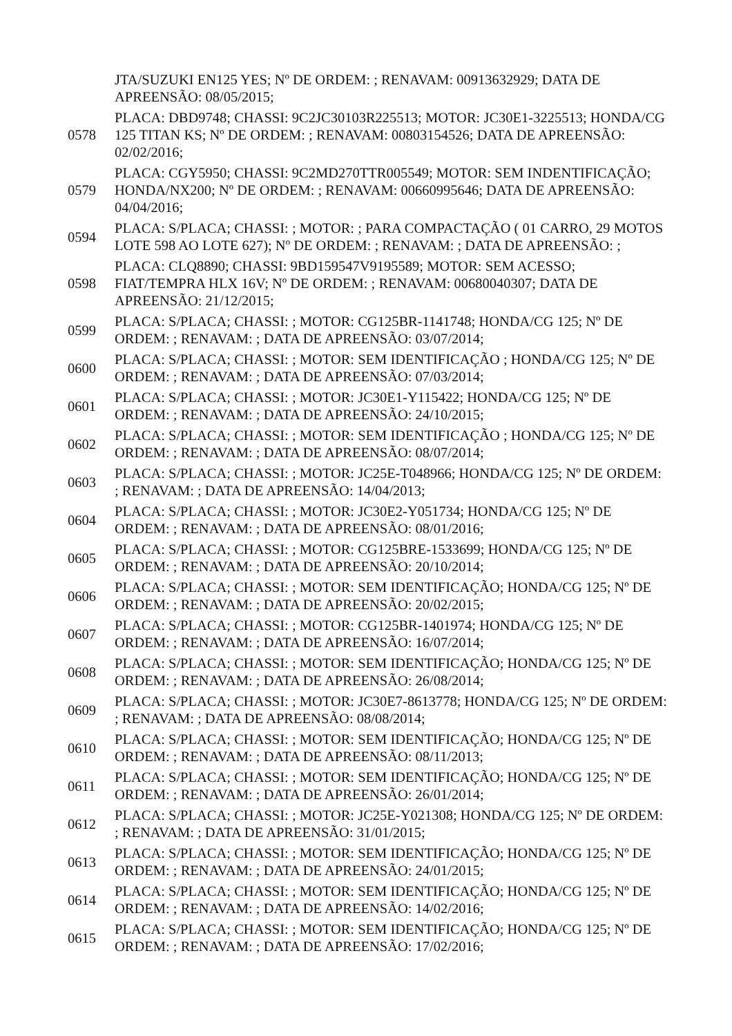| | JTA/SUZUKI EN125 YES; Nº DE ORDEM: ; RENAVAM: 00913632929; DATA DE APREENSÃO: 08/05/2015; |
| 0578 | PLACA: DBD9748; CHASSI: 9C2JC30103R225513; MOTOR: JC30E1-3225513; HONDA/CG 125 TITAN KS; Nº DE ORDEM: ; RENAVAM: 00803154526; DATA DE APREENSÃO: 02/02/2016; |
| 0579 | PLACA: CGY5950; CHASSI: 9C2MD270TTR005549; MOTOR: SEM INDENTIFICAÇÃO; HONDA/NX200; Nº DE ORDEM: ; RENAVAM: 00660995646; DATA DE APREENSÃO: 04/04/2016; |
| 0594 | PLACA: S/PLACA; CHASSI: ; MOTOR: ; PARA COMPACTAÇÃO ( 01 CARRO, 29 MOTOS LOTE 598 AO LOTE 627); Nº DE ORDEM: ; RENAVAM: ; DATA DE APREENSÃO: ; |
| 0598 | PLACA: CLQ8890; CHASSI: 9BD159547V9195589; MOTOR: SEM ACESSO; FIAT/TEMPRA HLX 16V; Nº DE ORDEM: ; RENAVAM: 00680040307; DATA DE APREENSÃO: 21/12/2015; |
| 0599 | PLACA: S/PLACA; CHASSI: ; MOTOR: CG125BR-1141748; HONDA/CG 125; Nº DE ORDEM: ; RENAVAM: ; DATA DE APREENSÃO: 03/07/2014; |
| 0600 | PLACA: S/PLACA; CHASSI: ; MOTOR: SEM IDENTIFICAÇÃO ; HONDA/CG 125; Nº DE ORDEM: ; RENAVAM: ; DATA DE APREENSÃO: 07/03/2014; |
| 0601 | PLACA: S/PLACA; CHASSI: ; MOTOR: JC30E1-Y115422; HONDA/CG 125; Nº DE ORDEM: ; RENAVAM: ; DATA DE APREENSÃO: 24/10/2015; |
| 0602 | PLACA: S/PLACA; CHASSI: ; MOTOR: SEM IDENTIFICAÇÃO ; HONDA/CG 125; Nº DE ORDEM: ; RENAVAM: ; DATA DE APREENSÃO: 08/07/2014; |
| 0603 | PLACA: S/PLACA; CHASSI: ; MOTOR: JC25E-T048966; HONDA/CG 125; Nº DE ORDEM: ; RENAVAM: ; DATA DE APREENSÃO: 14/04/2013; |
| 0604 | PLACA: S/PLACA; CHASSI: ; MOTOR: JC30E2-Y051734; HONDA/CG 125; Nº DE ORDEM: ; RENAVAM: ; DATA DE APREENSÃO: 08/01/2016; |
| 0605 | PLACA: S/PLACA; CHASSI: ; MOTOR: CG125BRE-1533699; HONDA/CG 125; Nº DE ORDEM: ; RENAVAM: ; DATA DE APREENSÃO: 20/10/2014; |
| 0606 | PLACA: S/PLACA; CHASSI: ; MOTOR: SEM IDENTIFICAÇÃO; HONDA/CG 125; Nº DE ORDEM: ; RENAVAM: ; DATA DE APREENSÃO: 20/02/2015; |
| 0607 | PLACA: S/PLACA; CHASSI: ; MOTOR: CG125BR-1401974; HONDA/CG 125; Nº DE ORDEM: ; RENAVAM: ; DATA DE APREENSÃO: 16/07/2014; |
| 0608 | PLACA: S/PLACA; CHASSI: ; MOTOR: SEM IDENTIFICAÇÃO; HONDA/CG 125; Nº DE ORDEM: ; RENAVAM: ; DATA DE APREENSÃO: 26/08/2014; |
| 0609 | PLACA: S/PLACA; CHASSI: ; MOTOR: JC30E7-8613778; HONDA/CG 125; Nº DE ORDEM: ; RENAVAM: ; DATA DE APREENSÃO: 08/08/2014; |
| 0610 | PLACA: S/PLACA; CHASSI: ; MOTOR: SEM IDENTIFICAÇÃO; HONDA/CG 125; Nº DE ORDEM: ; RENAVAM: ; DATA DE APREENSÃO: 08/11/2013; |
| 0611 | PLACA: S/PLACA; CHASSI: ; MOTOR: SEM IDENTIFICAÇÃO; HONDA/CG 125; Nº DE ORDEM: ; RENAVAM: ; DATA DE APREENSÃO: 26/01/2014; |
| 0612 | PLACA: S/PLACA; CHASSI: ; MOTOR: JC25E-Y021308; HONDA/CG 125; Nº DE ORDEM: ; RENAVAM: ; DATA DE APREENSÃO: 31/01/2015; |
| 0613 | PLACA: S/PLACA; CHASSI: ; MOTOR: SEM IDENTIFICAÇÃO; HONDA/CG 125; Nº DE ORDEM: ; RENAVAM: ; DATA DE APREENSÃO: 24/01/2015; |
| 0614 | PLACA: S/PLACA; CHASSI: ; MOTOR: SEM IDENTIFICAÇÃO; HONDA/CG 125; Nº DE ORDEM: ; RENAVAM: ; DATA DE APREENSÃO: 14/02/2016; |
| 0615 | PLACA: S/PLACA; CHASSI: ; MOTOR: SEM IDENTIFICAÇÃO; HONDA/CG 125; Nº DE ORDEM: ; RENAVAM: ; DATA DE APREENSÃO: 17/02/2016; |